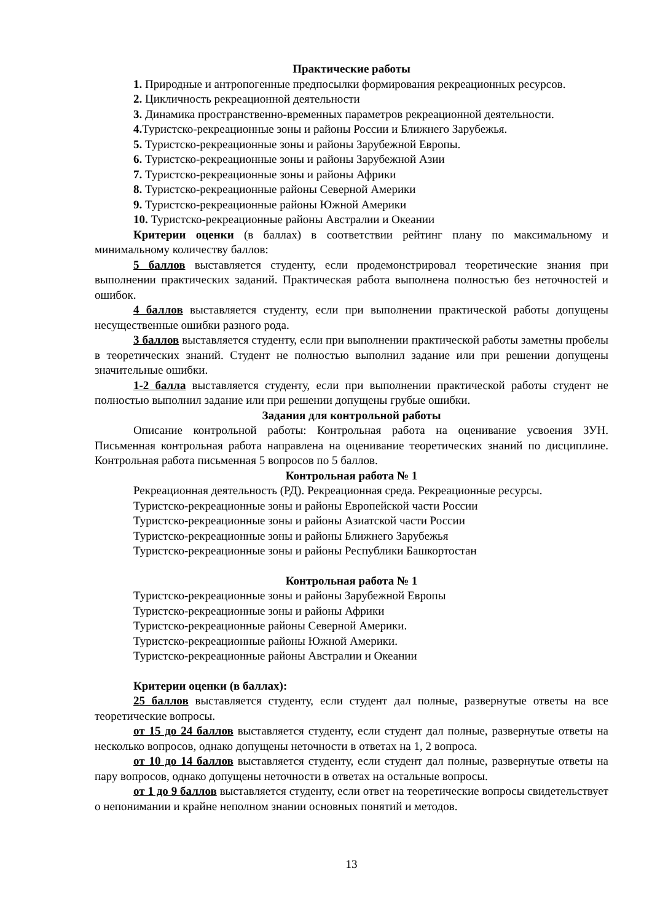Практические работы
1. Природные и антропогенные предпосылки формирования рекреационных ресурсов.
2. Цикличность рекреационной деятельности
3. Динамика пространственно-временных параметров рекреационной деятельности.
4. Туристско-рекреационные зоны и районы России и Ближнего Зарубежья.
5. Туристско-рекреационные зоны и районы Зарубежной Европы.
6. Туристско-рекреационные зоны и районы Зарубежной Азии
7. Туристско-рекреационные зоны и районы Африки
8. Туристско-рекреационные районы Северной Америки
9. Туристско-рекреационные районы Южной Америки
10. Туристско-рекреационные районы Австралии и Океании
Критерии оценки (в баллах) в соответствии рейтинг плану по максимальному и минимальному количеству баллов:
5 баллов выставляется студенту, если продемонстрировал теоретические знания при выполнении практических заданий. Практическая работа выполнена полностью без неточностей и ошибок.
4 баллов выставляется студенту, если при выполнении практической работы допущены несущественные ошибки разного рода.
3 баллов выставляется студенту, если при выполнении практической работы заметны пробелы в теоретических знаний. Студент не полностью выполнил задание или при решении допущены значительные ошибки.
1-2 балла выставляется студенту, если при выполнении практической работы студент не полностью выполнил задание или при решении допущены грубые ошибки.
Задания для контрольной работы
Описание контрольной работы: Контрольная работа на оценивание усвоения ЗУН. Письменная контрольная работа направлена на оценивание теоретических знаний по дисциплине. Контрольная работа письменная 5 вопросов по 5 баллов.
Контрольная работа № 1
Рекреационная деятельность (РД). Рекреационная среда. Рекреационные ресурсы.
Туристско-рекреационные зоны и районы Европейской части России
Туристско-рекреационные зоны и районы Азиатской части России
Туристско-рекреационные зоны и районы Ближнего Зарубежья
Туристско-рекреационные зоны и районы Республики Башкортостан
Контрольная работа № 1
Туристско-рекреационные зоны и районы Зарубежной Европы
Туристско-рекреационные зоны и районы Африки
Туристско-рекреационные районы Северной Америки.
Туристско-рекреационные районы Южной Америки.
Туристско-рекреационные районы Австралии и Океании
Критерии оценки (в баллах):
25 баллов выставляется студенту, если студент дал полные, развернутые ответы на все теоретические вопросы.
от 15 до 24 баллов выставляется студенту, если студент дал полные, развернутые ответы на несколько вопросов, однако допущены неточности в ответах на 1, 2 вопроса.
от 10 до 14 баллов выставляется студенту, если студент дал полные, развернутые ответы на пару вопросов, однако допущены неточности в ответах на остальные вопросы.
от 1 до 9 баллов выставляется студенту, если ответ на теоретические вопросы свидетельствует о непонимании и крайне неполном знании основных понятий и методов.
13